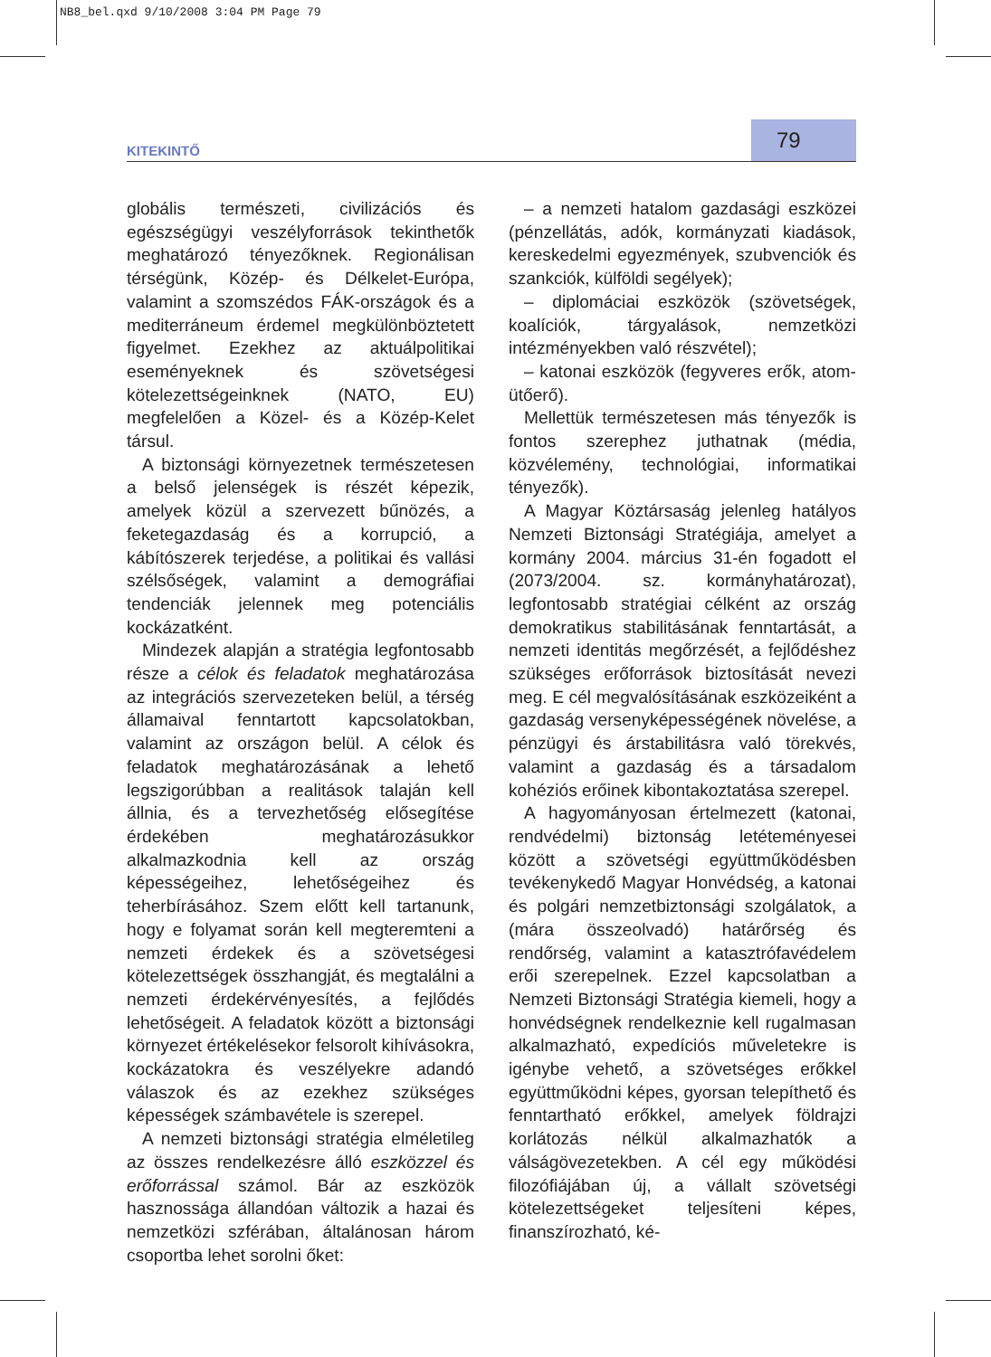NB8_bel.qxd 9/10/2008 3:04 PM Page 79
KITEKINTŐ 79
globális természeti, civilizációs és egészségügyi veszélyforrások tekinthetők meghatározó tényezőknek. Regionálisan térségünk, Közép- és Délkelet-Európa, valamint a szomszédos FÁK-országok és a mediterráneum érdemel megkülönböztetett figyelmet. Ezekhez az aktuálpolitikai eseményeknek és szövetségesi kötelezettségeinknek (NATO, EU) megfelelően a Közel- és a Közép-Kelet társul.
A biztonsági környezetnek természetesen a belső jelenségek is részét képezik, amelyek közül a szervezett bűnözés, a feketegazdaság és a korrupció, a kábítószerek terjedése, a politikai és vallási szélsőségek, valamint a demográfiai tendenciák jelennek meg potenciális kockázatként.
Mindezek alapján a stratégia legfontosabb része a célok és feladatok meghatározása az integrációs szervezeteken belül, a térség államaival fenntartott kapcsolatokban, valamint az országon belül. A célok és feladatok meghatározásának a lehető legszigorúbban a realitások talaján kell állnia, és a tervezhetőség elősegítése érdekében meghatározásukkor alkalmazkodnia kell az ország képességeihez, lehetőségeihez és teherbírásához. Szem előtt kell tartanunk, hogy e folyamat során kell megteremteni a nemzeti érdekek és a szövetségesi kötelezettségek összhangját, és megtalálni a nemzeti érdekérvényesítés, a fejlődés lehetőségeit. A feladatok között a biztonsági környezet értékelésekor felsorolt kihívásokra, kockázatokra és veszélyekre adandó válaszok és az ezekhez szükséges képességek számbavétele is szerepel.
A nemzeti biztonsági stratégia elméletileg az összes rendelkezésre álló eszközzel és erőforrással számol. Bár az eszközök hasznossága állandóan változik a hazai és nemzetközi szférában, általánosan három csoportba lehet sorolni őket:
– a nemzeti hatalom gazdasági eszközei (pénzellátás, adók, kormányzati kiadások, kereskedelmi egyezmények, szubvenciók és szankciók, külföldi segélyek);
– diplomáciai eszközök (szövetségek, koalíciók, tárgyalások, nemzetközi intézményekben való részvétel);
– katonai eszközök (fegyveres erők, atom-ütőerő).
Mellettük természetesen más tényezők is fontos szerephez juthatnak (média, közvélemény, technológiai, informatikai tényezők).
A Magyar Köztársaság jelenleg hatályos Nemzeti Biztonsági Stratégiája, amelyet a kormány 2004. március 31-én fogadott el (2073/2004. sz. kormányhatározat), legfontosabb stratégiai célként az ország demokratikus stabilitásának fenntartását, a nemzeti identitás megőrzését, a fejlődéshez szükséges erőforrások biztosítását nevezi meg. E cél megvalósításának eszközeiként a gazdaság versenyképességének növelése, a pénzügyi és árstabilitásra való törekvés, valamint a gazdaság és a társadalom kohéziós erőinek kibontakoztatása szerepel.
A hagyományosan értelmezett (katonai, rendvédelmi) biztonság letéteményesei között a szövetségi együttműködésben tevékenykedő Magyar Honvédség, a katonai és polgári nemzetbiztonsági szolgálatok, a (mára összeolvadó) határőrség és rendőrség, valamint a katasztrófavédelem erői szerepelnek. Ezzel kapcsolatban a Nemzeti Biztonsági Stratégia kiemeli, hogy a honvédségnek rendelkeznie kell rugalmasan alkalmazható, expedíciós műveletekre is igénybe vehető, a szövetséges erőkkel együttműködni képes, gyorsan telepíthető és fenntartható erőkkel, amelyek földrajzi korlátozás nélkül alkalmazhatók a válságövezetekben. A cél egy működési filozófiájában új, a vállalt szövetségi kötelezettségeket teljesíteni képes, finanszírozható, ké-